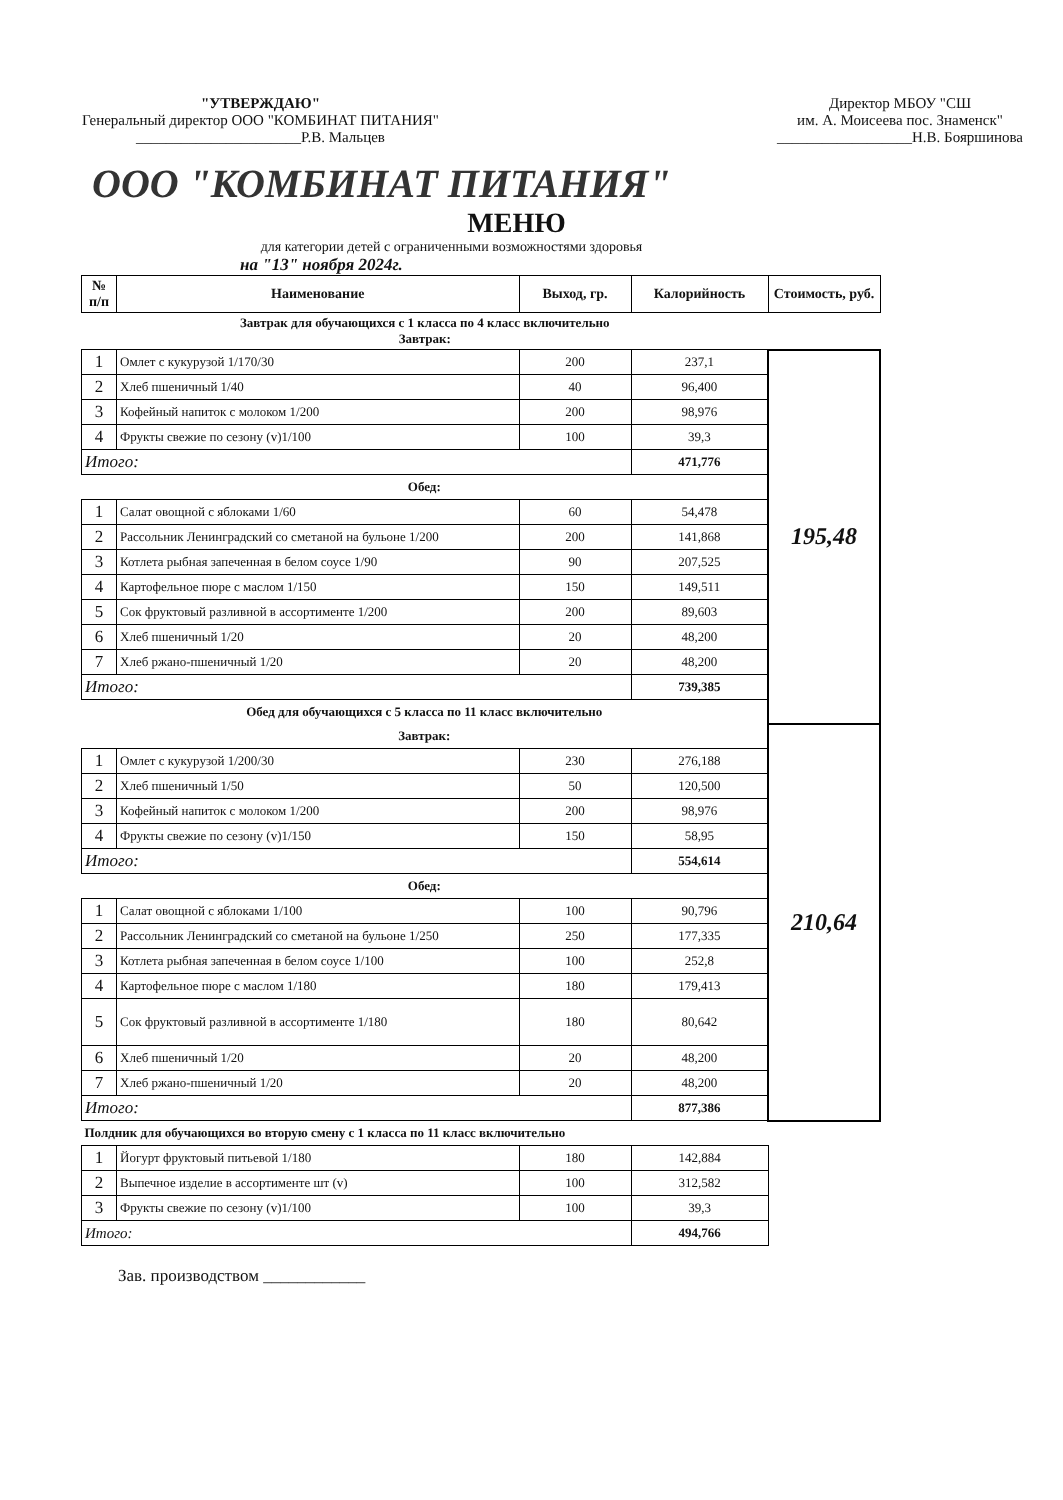"УТВЕРЖДАЮ"
Генеральный директор ООО "КОМБИНАТ ПИТАНИЯ"
______________________Р.В. Мальцев
Директор МБОУ "СШ
им. А. Моисеева пос. Знаменск"
__________________Н.В. Бояршинова
ООО "КОМБИНАТ ПИТАНИЯ"
МЕНЮ
для категории детей с ограниченными возможностями здоровья
на "13" ноября 2024г.
| № п/п | Наименование | Выход, гр. | Калорийность | Стоимость, руб. |
| --- | --- | --- | --- | --- |
| Завтрак для обучающихся с 1 класса по 4 класс включительно Завтрак: | | | | |
| 1 | Омлет с кукурузой 1/170/30 | 200 | 237,1 | 195,48 |
| 2 | Хлеб пшеничный 1/40 | 40 | 96,400 | |
| 3 | Кофейный напиток с молоком 1/200 | 200 | 98,976 | |
| 4 | Фрукты свежие по сезону (v)1/100 | 100 | 39,3 | |
| Итого: | | | 471,776 | |
| Обед: | | | | |
| 1 | Салат овощной с яблоками 1/60 | 60 | 54,478 | |
| 2 | Рассольник Ленинградский со сметаной на бульоне 1/200 | 200 | 141,868 | |
| 3 | Котлета рыбная запеченная в белом соусе 1/90 | 90 | 207,525 | |
| 4 | Картофельное пюре с маслом 1/150 | 150 | 149,511 | |
| 5 | Сок фруктовый разливной в ассортименте 1/200 | 200 | 89,603 | |
| 6 | Хлеб пшеничный 1/20 | 20 | 48,200 | |
| 7 | Хлеб ржано-пшеничный 1/20 | 20 | 48,200 | |
| Итого: | | | 739,385 | |
| Обед для обучающихся с 5 класса по 11 класс включительно | | | | |
| Завтрак: | | | | 210,64 |
| 1 | Омлет с кукурузой 1/200/30 | 230 | 276,188 | |
| 2 | Хлеб пшеничный 1/50 | 50 | 120,500 | |
| 3 | Кофейный напиток с молоком 1/200 | 200 | 98,976 | |
| 4 | Фрукты свежие по сезону (v)1/150 | 150 | 58,95 | |
| Итого: | | | 554,614 | |
| Обед: | | | | |
| 1 | Салат овощной с яблоками 1/100 | 100 | 90,796 | |
| 2 | Рассольник Ленинградский со сметаной на бульоне 1/250 | 250 | 177,335 | |
| 3 | Котлета рыбная запеченная в белом соусе 1/100 | 100 | 252,8 | |
| 4 | Картофельное пюре с маслом 1/180 | 180 | 179,413 | |
| 5 | Сок фруктовый разливной в ассортименте 1/180 | 180 | 80,642 | |
| 6 | Хлеб пшеничный 1/20 | 20 | 48,200 | |
| 7 | Хлеб ржано-пшеничный 1/20 | 20 | 48,200 | |
| Итого: | | | 877,386 | |
| Полдник для обучающихся во вторую смену с 1 класса по 11 класс включительно | | | | |
| 1 | Йогурт фруктовый питьевой 1/180 | 180 | 142,884 | |
| 2 | Выпечное изделие в ассортименте шт (v) | 100 | 312,582 | |
| 3 | Фрукты свежие по сезону (v)1/100 | 100 | 39,3 | |
| Итого: | | | 494,766 | |
Зав. производством ____________